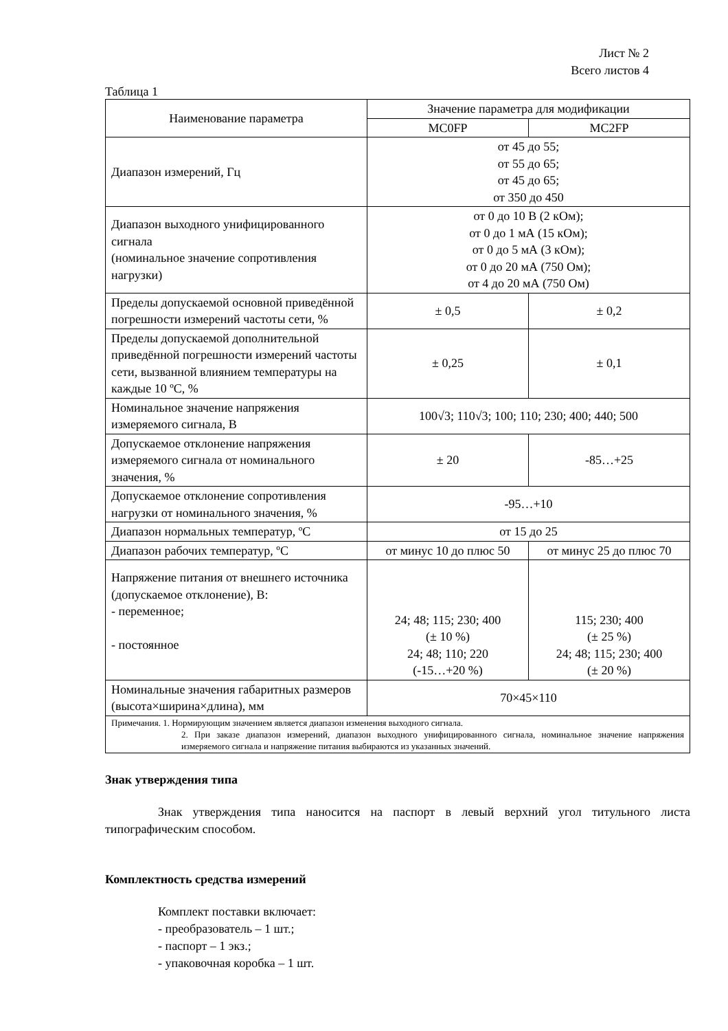Лист № 2
Всего листов 4
Таблица 1
| Наименование параметра | Значение параметра для модификации | |
| --- | --- | --- |
| | MC0FP | MC2FP |
| Диапазон измерений, Гц | от 45 до 55; от 55 до 65; от 45 до 65; от 350 до 450 | |
| Диапазон выходного унифицированного сигнала (номинальное значение сопротивления нагрузки) | от 0 до 10 В (2 кОм); от 0 до 1 мА (15 кОм); от 0 до 5 мА (3 кОм); от 0 до 20 мА (750 Ом); от 4 до 20 мА (750 Ом) | |
| Пределы допускаемой основной приведённой погрешности измерений частоты сети, % | ± 0,5 | ± 0,2 |
| Пределы допускаемой дополнительной приведённой погрешности измерений частоты сети, вызванной влиянием температуры на каждые 10 ºС, % | ± 0,25 | ± 0,1 |
| Номинальное значение напряжения измеряемого сигнала, В | 100√3; 110√3; 100; 110; 230; 400; 440; 500 | |
| Допускаемое отклонение напряжения измеряемого сигнала от номинального значения, % | ± 20 | -85…+25 |
| Допускаемое отклонение сопротивления нагрузки от номинального значения, % | -95…+10 | |
| Диапазон нормальных температур, ºС | от 15 до 25 | |
| Диапазон рабочих температур, ºС | от минус 10 до плюс 50 | от минус 25 до плюс 70 |
| Напряжение питания от внешнего источника (допускаемое отклонение), В: - переменное; - постоянное | 24; 48; 115; 230; 400 (± 10 %) 24; 48; 110; 220 (-15…+20 %) | 115; 230; 400 (± 25 %) 24; 48; 115; 230; 400 (± 20 %) |
| Номинальные значения габаритных размеров (высота×ширина×длина), мм | 70×45×110 | |
| Примечания. 1. Нормирующим значением является диапазон изменения выходного сигнала. 2. При заказе диапазон измерений, диапазон выходного унифицированного сигнала, номинальное значение напряжения измеряемого сигнала и напряжение питания выбираются из указанных значений. | | |
Знак утверждения типа
Знак утверждения типа наносится на паспорт в левый верхний угол титульного листа типографическим способом.
Комплектность средства измерений
Комплект поставки включает:
- преобразователь – 1 шт.;
- паспорт – 1 экз.;
- упаковочная коробка – 1 шт.